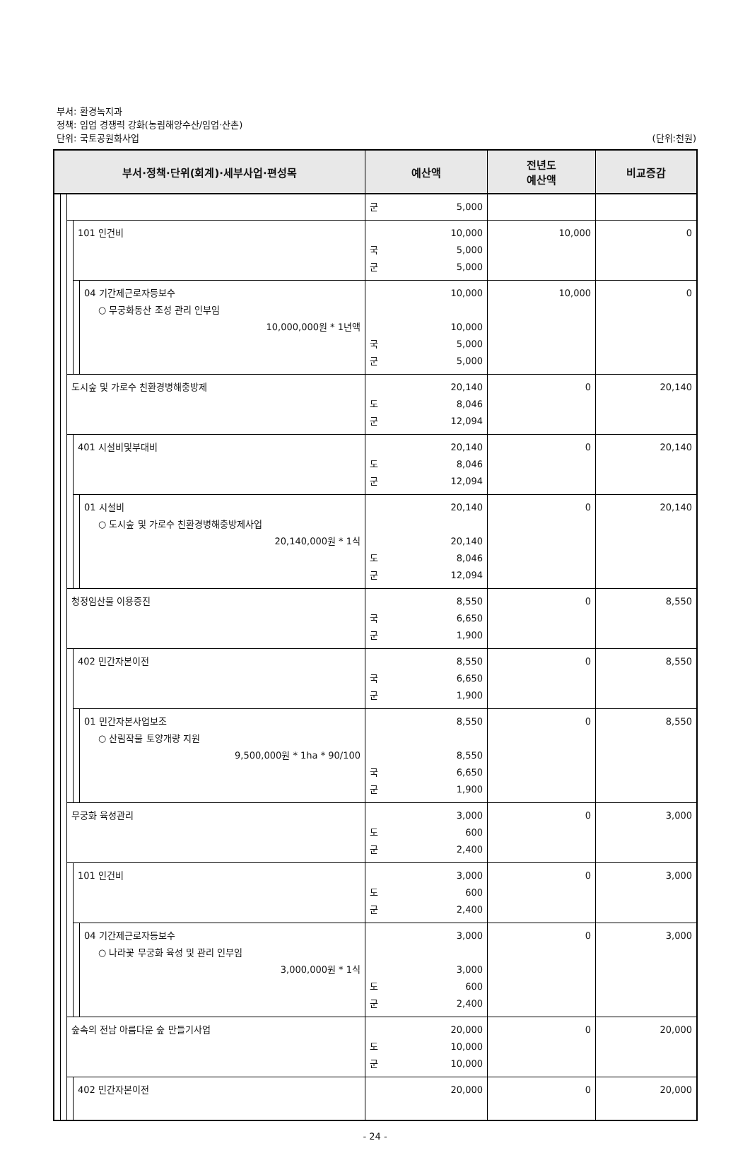부서: 환경녹지과
정책: 임업 경쟁력 강화(농림해양수산/임업·산촌)
단위: 국토공원화사업
(단위:천원)
| 부서·정책·단위(회계)·세부사업·편성목 | | | | | 예산액 | 전년도 예산액 | 비교증감 |
| --- | --- | --- | --- | --- | --- | --- | --- |
| | | | | | 군 5,000 | | |
| | | | 101 인건비 | | 10,000 국 5,000 군 5,000 | 10,000 | 0 |
| | | | | 04 기간제근로자등보수 ○ 무궁화동산 조성 관리 인부임 10,000,000원 * 1년액 | 10,000 10,000 국 5,000 군 5,000 | 10,000 | 0 |
| | | 도시숲 및 가로수 친환경병해충방제 | | | 20,140 도 8,046 군 12,094 | 0 | 20,140 |
| | | | 401 시설비및부대비 | | 20,140 도 8,046 군 12,094 | 0 | 20,140 |
| | | | | 01 시설비 ○ 도시숲 및 가로수 친환경병해충방제사업 20,140,000원 * 1식 | 20,140 20,140 도 8,046 군 12,094 | 0 | 20,140 |
| | | 청정임산물 이용증진 | | | 8,550 국 6,650 군 1,900 | 0 | 8,550 |
| | | | 402 민간자본이전 | | 8,550 국 6,650 군 1,900 | 0 | 8,550 |
| | | | | 01 민간자본사업보조 ○ 산림작물 토양개량 지원 9,500,000원 * 1ha * 90/100 | 8,550 8,550 국 6,650 군 1,900 | 0 | 8,550 |
| | | 무궁화 육성관리 | | | 3,000 도 600 군 2,400 | 0 | 3,000 |
| | | | 101 인건비 | | 3,000 도 600 군 2,400 | 0 | 3,000 |
| | | | | 04 기간제근로자등보수 ○ 나라꽃 무궁화 육성 및 관리 인부임 3,000,000원 * 1식 | 3,000 3,000 도 600 군 2,400 | 0 | 3,000 |
| | | 숲속의 전남 아름다운 숲 만들기사업 | | | 20,000 도 10,000 군 10,000 | 0 | 20,000 |
| | | | 402 민간자본이전 | | 20,000 | 0 | 20,000 |
- 24 -